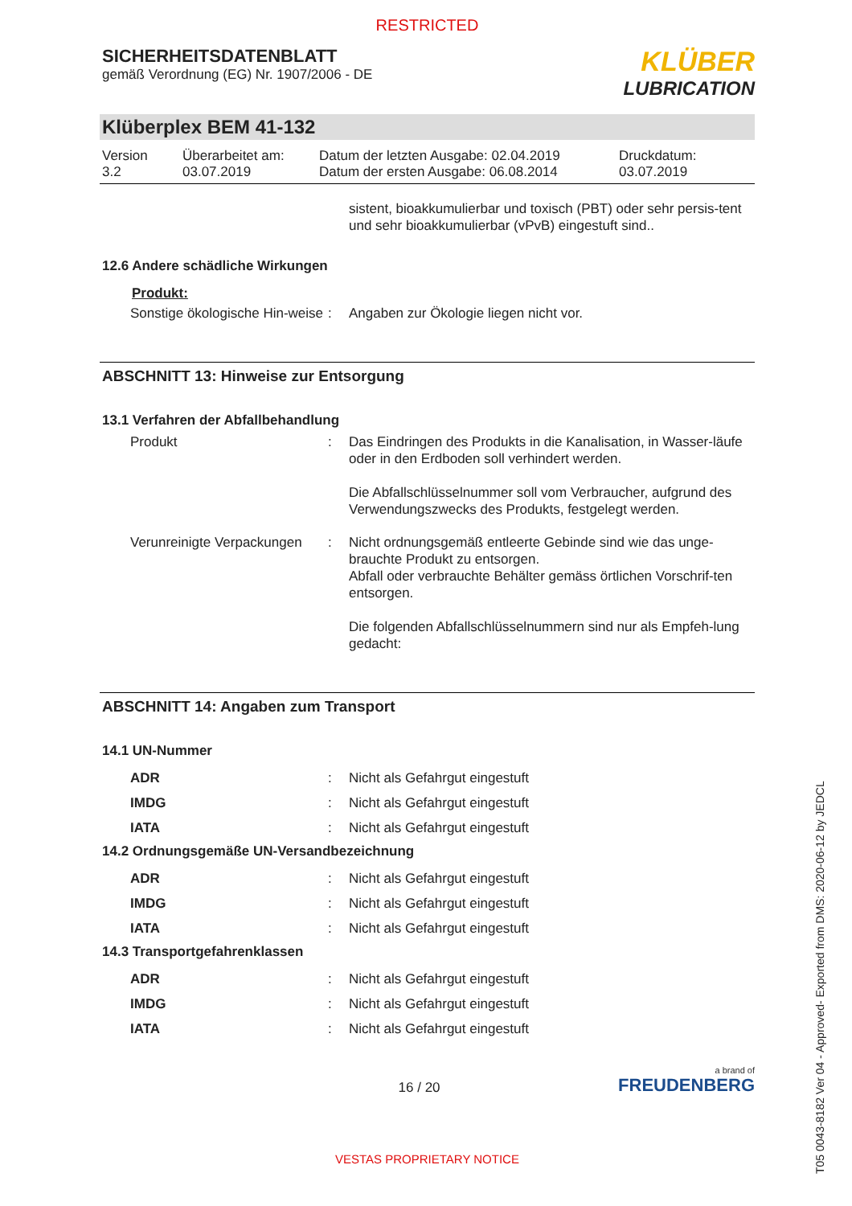RESTRICTED
SICHERHEITSDATENBLATT
gemäß Verordnung (EG) Nr. 1907/2006 - DE
KLÜBER
LUBRICATION
Klüberplex BEM 41-132
Version
3.2
Überarbeitet am:
03.07.2019
Datum der letzten Ausgabe: 02.04.2019
Datum der ersten Ausgabe: 06.08.2014
Druckdatum:
03.07.2019
sistent, bioakkumulierbar und toxisch (PBT) oder sehr persis-tent und sehr bioakkumulierbar (vPvB) eingestuft sind..
12.6 Andere schädliche Wirkungen
Produkt:
Sonstige ökologische Hin-weise
: Angaben zur Ökologie liegen nicht vor.
ABSCHNITT 13: Hinweise zur Entsorgung
13.1 Verfahren der Abfallbehandlung
Produkt : Das Eindringen des Produkts in die Kanalisation, in Wasser-läufe oder in den Erdboden soll verhindert werden.
Die Abfallschlüsselnummer soll vom Verbraucher, aufgrund des Verwendungszwecks des Produkts, festgelegt werden.
Verunreinigte Verpackungen
: Nicht ordnungsgemäß entleerte Gebinde sind wie das unge-brauchte Produkt zu entsorgen.
Abfall oder verbrauchte Behälter gemäss örtlichen Vorschrif-ten entsorgen.
Die folgenden Abfallschlüsselnummern sind nur als Empfeh-lung gedacht:
ABSCHNITT 14: Angaben zum Transport
14.1 UN-Nummer
ADR : Nicht als Gefahrgut eingestuft
IMDG : Nicht als Gefahrgut eingestuft
IATA : Nicht als Gefahrgut eingestuft
14.2 Ordnungsgemäße UN-Versandbezeichnung
ADR : Nicht als Gefahrgut eingestuft
IMDG : Nicht als Gefahrgut eingestuft
IATA : Nicht als Gefahrgut eingestuft
14.3 Transportgefahrenklassen
ADR : Nicht als Gefahrgut eingestuft
IMDG : Nicht als Gefahrgut eingestuft
IATA : Nicht als Gefahrgut eingestuft
16 / 20
a brand of
FREUDENBERG
VESTAS PROPRIETARY NOTICE
T05 0043-8182 Ver 04 - Approved- Exported from DMS: 2020-06-12 by JEDCL